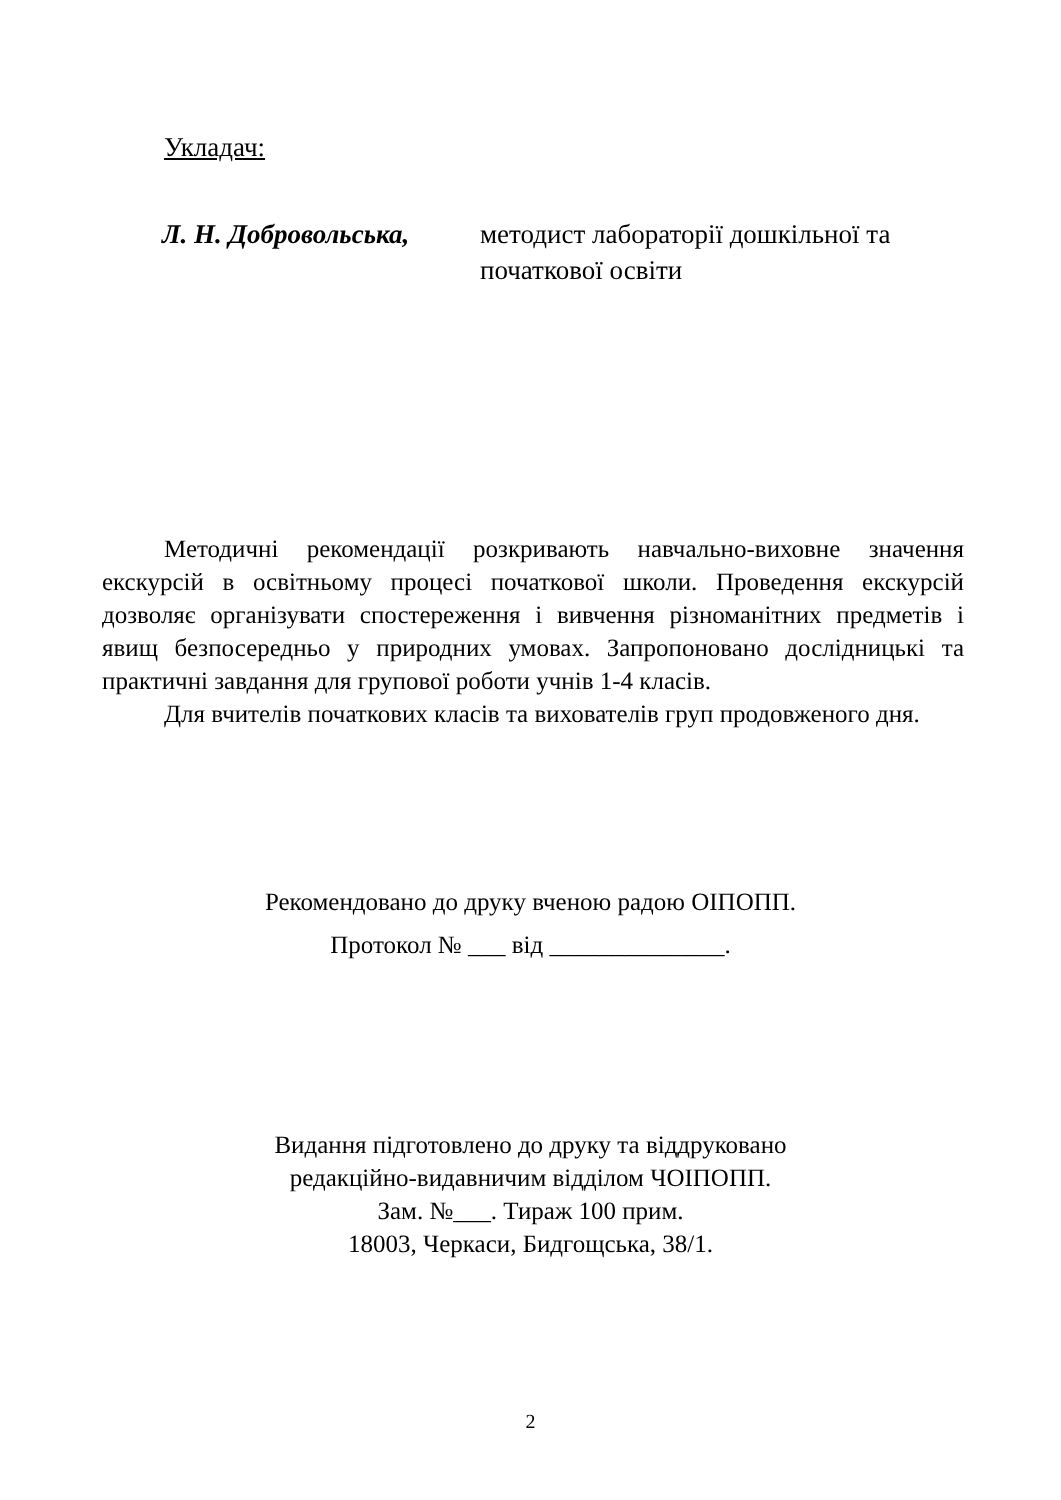Укладач:
Л. Н. Добровольська,
методист лабораторії дошкільної та
початкової освіти
Методичні рекомендації розкривають навчально-виховне значення екскурсій в освітньому процесі початкової школи. Проведення екскурсій дозволяє організувати спостереження і вивчення різноманітних предметів і явищ безпосередньо у природних умовах. Запропоновано дослідницькі та практичні завдання для групової роботи учнів 1-4 класів.
Для вчителів початкових класів та вихователів груп продовженого дня.
Рекомендовано до друку вченою радою ОІПОПП.
Протокол № ___ від ______________.
Видання підготовлено до друку та віддруковано
редакційно-видавничим відділом ЧОІПОПП.
Зам. №___. Тираж 100 прим.
18003, Черкаси, Бидгощська, 38/1.
2